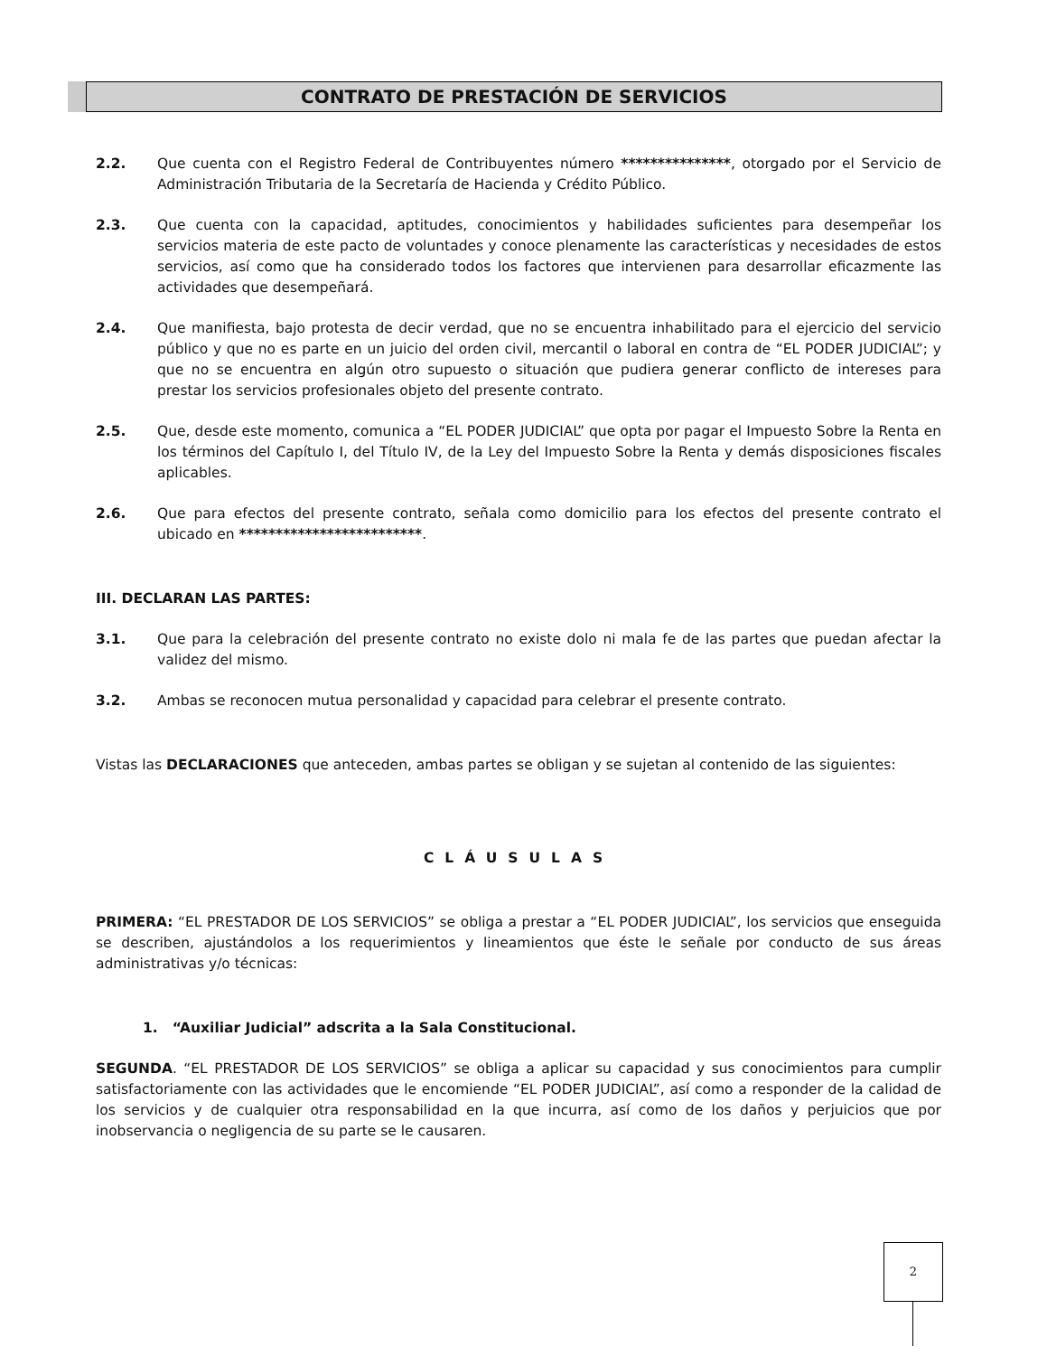CONTRATO DE PRESTACIÓN DE SERVICIOS
2.2. Que cuenta con el Registro Federal de Contribuyentes número ***************, otorgado por el Servicio de Administración Tributaria de la Secretaría de Hacienda y Crédito Público.
2.3. Que cuenta con la capacidad, aptitudes, conocimientos y habilidades suficientes para desempeñar los servicios materia de este pacto de voluntades y conoce plenamente las características y necesidades de estos servicios, así como que ha considerado todos los factores que intervienen para desarrollar eficazmente las actividades que desempeñará.
2.4. Que manifiesta, bajo protesta de decir verdad, que no se encuentra inhabilitado para el ejercicio del servicio público y que no es parte en un juicio del orden civil, mercantil o laboral en contra de “EL PODER JUDICIAL”; y que no se encuentra en algún otro supuesto o situación que pudiera generar conflicto de intereses para prestar los servicios profesionales objeto del presente contrato.
2.5. Que, desde este momento, comunica a “EL PODER JUDICIAL” que opta por pagar el Impuesto Sobre la Renta en los términos del Capítulo I, del Título IV, de la Ley del Impuesto Sobre la Renta y demás disposiciones fiscales aplicables.
2.6. Que para efectos del presente contrato, señala como domicilio para los efectos del presente contrato el ubicado en *************************.
III. DECLARAN LAS PARTES:
3.1. Que para la celebración del presente contrato no existe dolo ni mala fe de las partes que puedan afectar la validez del mismo.
3.2. Ambas se reconocen mutua personalidad y capacidad para celebrar el presente contrato.
Vistas las DECLARACIONES que anteceden, ambas partes se obligan y se sujetan al contenido de las siguientes:
CLÁUSULAS
PRIMERA: “EL PRESTADOR DE LOS SERVICIOS” se obliga a prestar a “EL PODER JUDICIAL”, los servicios que enseguida se describen, ajustándolos a los requerimientos y lineamientos que éste le señale por conducto de sus áreas administrativas y/o técnicas:
1. “Auxiliar Judicial” adscrita a la Sala Constitucional.
SEGUNDA. “EL PRESTADOR DE LOS SERVICIOS” se obliga a aplicar su capacidad y sus conocimientos para cumplir satisfactoriamente con las actividades que le encomiende “EL PODER JUDICIAL”, así como a responder de la calidad de los servicios y de cualquier otra responsabilidad en la que incurra, así como de los daños y perjuicios que por inobservancia o negligencia de su parte se le causaren.
2